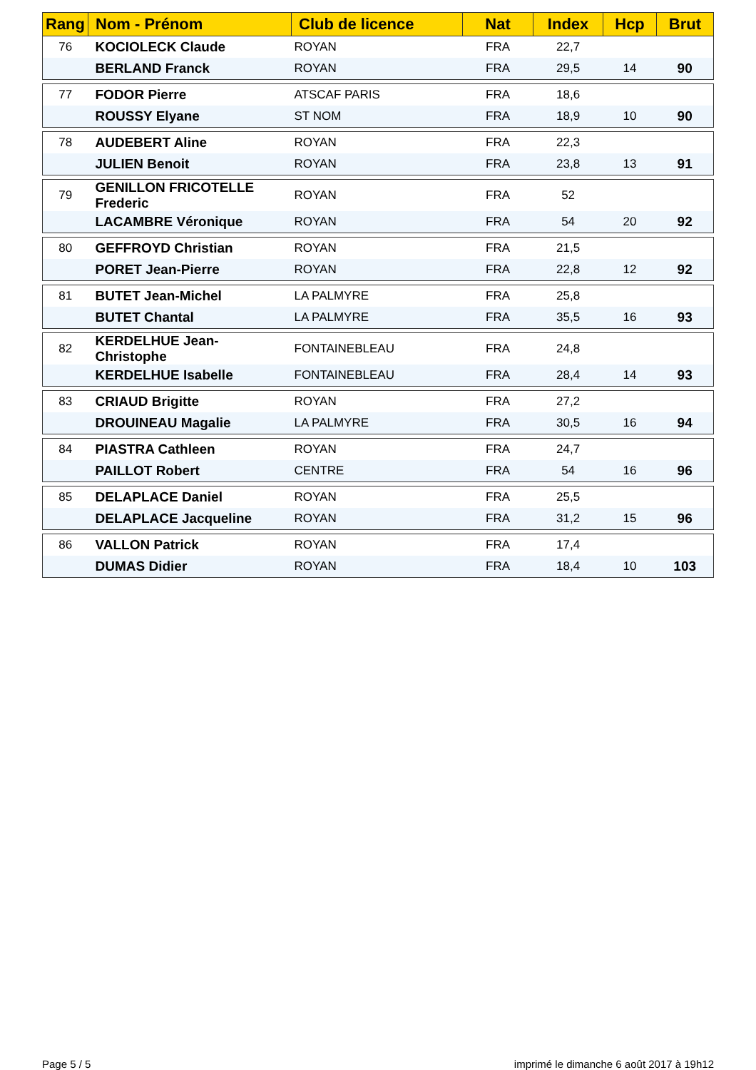| Rang | Nom - Prénom | Club de licence | Nat | Index | Hcp | Brut |
| --- | --- | --- | --- | --- | --- | --- |
| 76 | KOCIOLECK Claude | ROYAN | FRA | 22,7 | | |
| | BERLAND Franck | ROYAN | FRA | 29,5 | 14 | 90 |
| 77 | FODOR Pierre | ATSCAF PARIS | FRA | 18,6 | | |
| | ROUSSY Elyane | ST NOM | FRA | 18,9 | 10 | 90 |
| 78 | AUDEBERT Aline | ROYAN | FRA | 22,3 | | |
| | JULIEN Benoit | ROYAN | FRA | 23,8 | 13 | 91 |
| 79 | GENILLON FRICOTELLE Frederic | ROYAN | FRA | 52 | | |
| | LACAMBRE Véronique | ROYAN | FRA | 54 | 20 | 92 |
| 80 | GEFFROYD Christian | ROYAN | FRA | 21,5 | | |
| | PORET Jean-Pierre | ROYAN | FRA | 22,8 | 12 | 92 |
| 81 | BUTET Jean-Michel | LA PALMYRE | FRA | 25,8 | | |
| | BUTET Chantal | LA PALMYRE | FRA | 35,5 | 16 | 93 |
| 82 | KERDELHUE Jean-Christophe | FONTAINEBLEAU | FRA | 24,8 | | |
| | KERDELHUE Isabelle | FONTAINEBLEAU | FRA | 28,4 | 14 | 93 |
| 83 | CRIAUD Brigitte | ROYAN | FRA | 27,2 | | |
| | DROUINEAU Magalie | LA PALMYRE | FRA | 30,5 | 16 | 94 |
| 84 | PIASTRA Cathleen | ROYAN | FRA | 24,7 | | |
| | PAILLOT Robert | CENTRE | FRA | 54 | 16 | 96 |
| 85 | DELAPLACE Daniel | ROYAN | FRA | 25,5 | | |
| | DELAPLACE Jacqueline | ROYAN | FRA | 31,2 | 15 | 96 |
| 86 | VALLON Patrick | ROYAN | FRA | 17,4 | | |
| | DUMAS Didier | ROYAN | FRA | 18,4 | 10 | 103 |
Page 5 / 5 imprimé le dimanche 6 août 2017 à 19h12